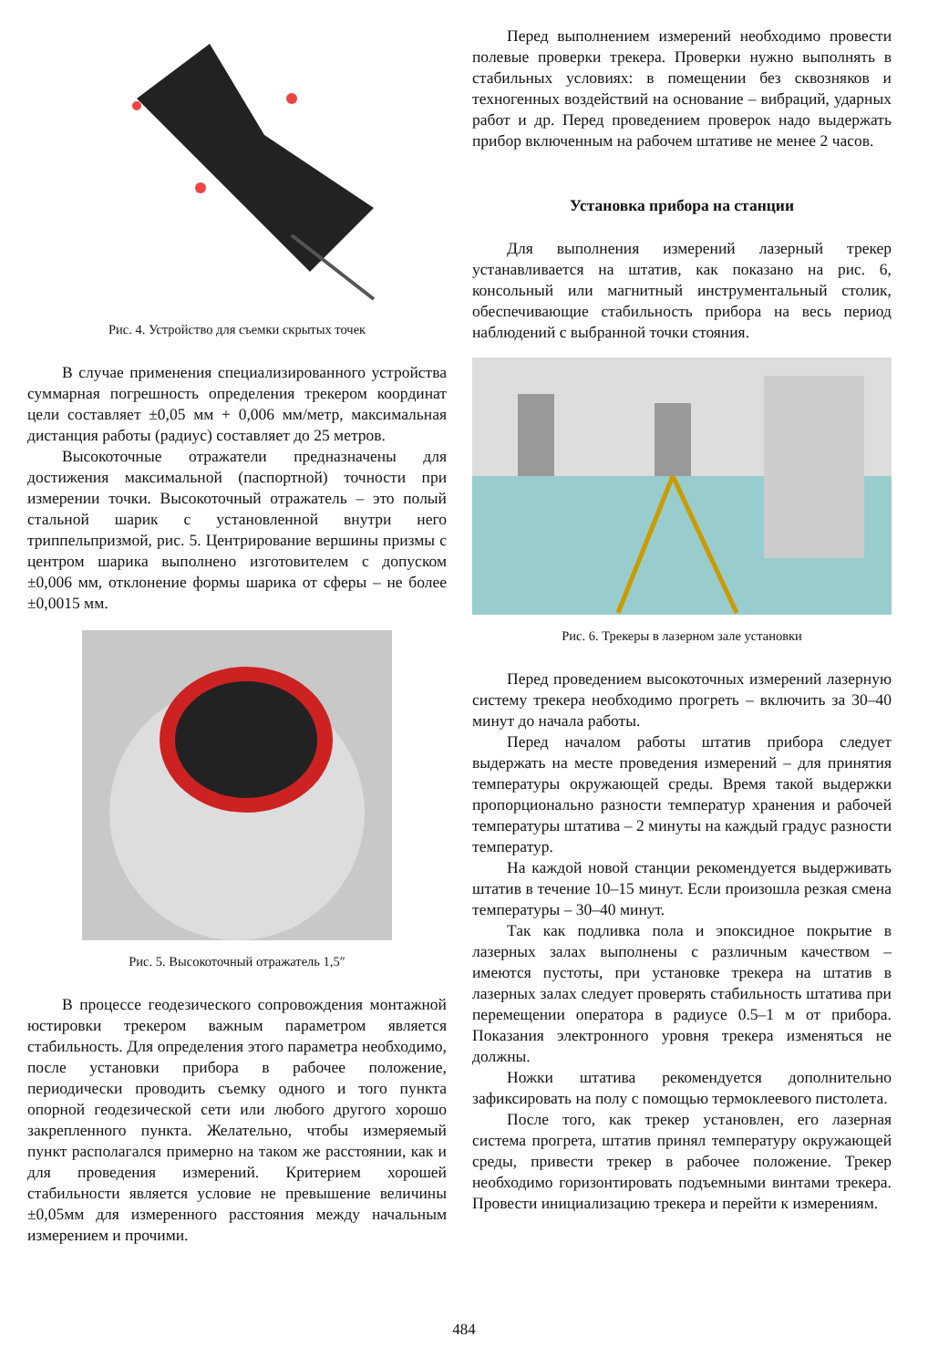Рис. 4. Устройство для съемки скрытых точек
В случае применения специализированного устройства суммарная погрешность определения трекером координат цели составляет ±0,05 мм + 0,006 мм/метр, максимальная дистанция работы (радиус) составляет до 25 метров.
Высокоточные отражатели предназначены для достижения максимальной (паспортной) точности при измерении точки. Высокоточный отражатель – это полый стальной шарик с установленной внутри него триппельпризмой, рис. 5. Центрирование вершины призмы с центром шарика выполнено изготовителем с допуском ±0,006 мм, отклонение формы шарика от сферы – не более ±0,0015 мм.
Рис. 5. Высокоточный отражатель 1,5″
В процессе геодезического сопровождения монтажной юстировки трекером важным параметром является стабильность. Для определения этого параметра необходимо, после установки прибора в рабочее положение, периодически проводить съемку одного и того пункта опорной геодезической сети или любого другого хорошо закрепленного пункта. Желательно, чтобы измеряемый пункт располагался примерно на таком же расстоянии, как и для проведения измерений. Критерием хорошей стабильности является условие не превышение величины ±0,05мм для измеренного расстояния между начальным измерением и прочими.
Перед выполнением измерений необходимо провести полевые проверки трекера. Проверки нужно выполнять в стабильных условиях: в помещении без сквозняков и техногенных воздействий на основание – вибраций, ударных работ и др. Перед проведением проверок надо выдержать прибор включенным на рабочем штативе не менее 2 часов.
Установка прибора на станции
Для выполнения измерений лазерный трекер устанавливается на штатив, как показано на рис. 6, консольный или магнитный инструментальный столик, обеспечивающие стабильность прибора на весь период наблюдений с выбранной точки стояния.
Рис. 6. Трекеры в лазерном зале установки
Перед проведением высокоточных измерений лазерную систему трекера необходимо прогреть – включить за 30–40 минут до начала работы.
Перед началом работы штатив прибора следует выдержать на месте проведения измерений – для принятия температуры окружающей среды. Время такой выдержки пропорционально разности температур хранения и рабочей температуры штатива – 2 минуты на каждый градус разности температур.
На каждой новой станции рекомендуется выдерживать штатив в течение 10–15 минут. Если произошла резкая смена температуры – 30–40 минут.
Так как подливка пола и эпоксидное покрытие в лазерных залах выполнены с различным качеством – имеются пустоты, при установке трекера на штатив в лазерных залах следует проверять стабильность штатива при перемещении оператора в радиусе 0.5–1 м от прибора. Показания электронного уровня трекера изменяться не должны.
Ножки штатива рекомендуется дополнительно зафиксировать на полу с помощью термоклеевого пистолета.
После того, как трекер установлен, его лазерная система прогрета, штатив принял температуру окружающей среды, привести трекер в рабочее положение. Трекер необходимо горизонтировать подъемными винтами трекера. Провести инициализацию трекера и перейти к измерениям.
484